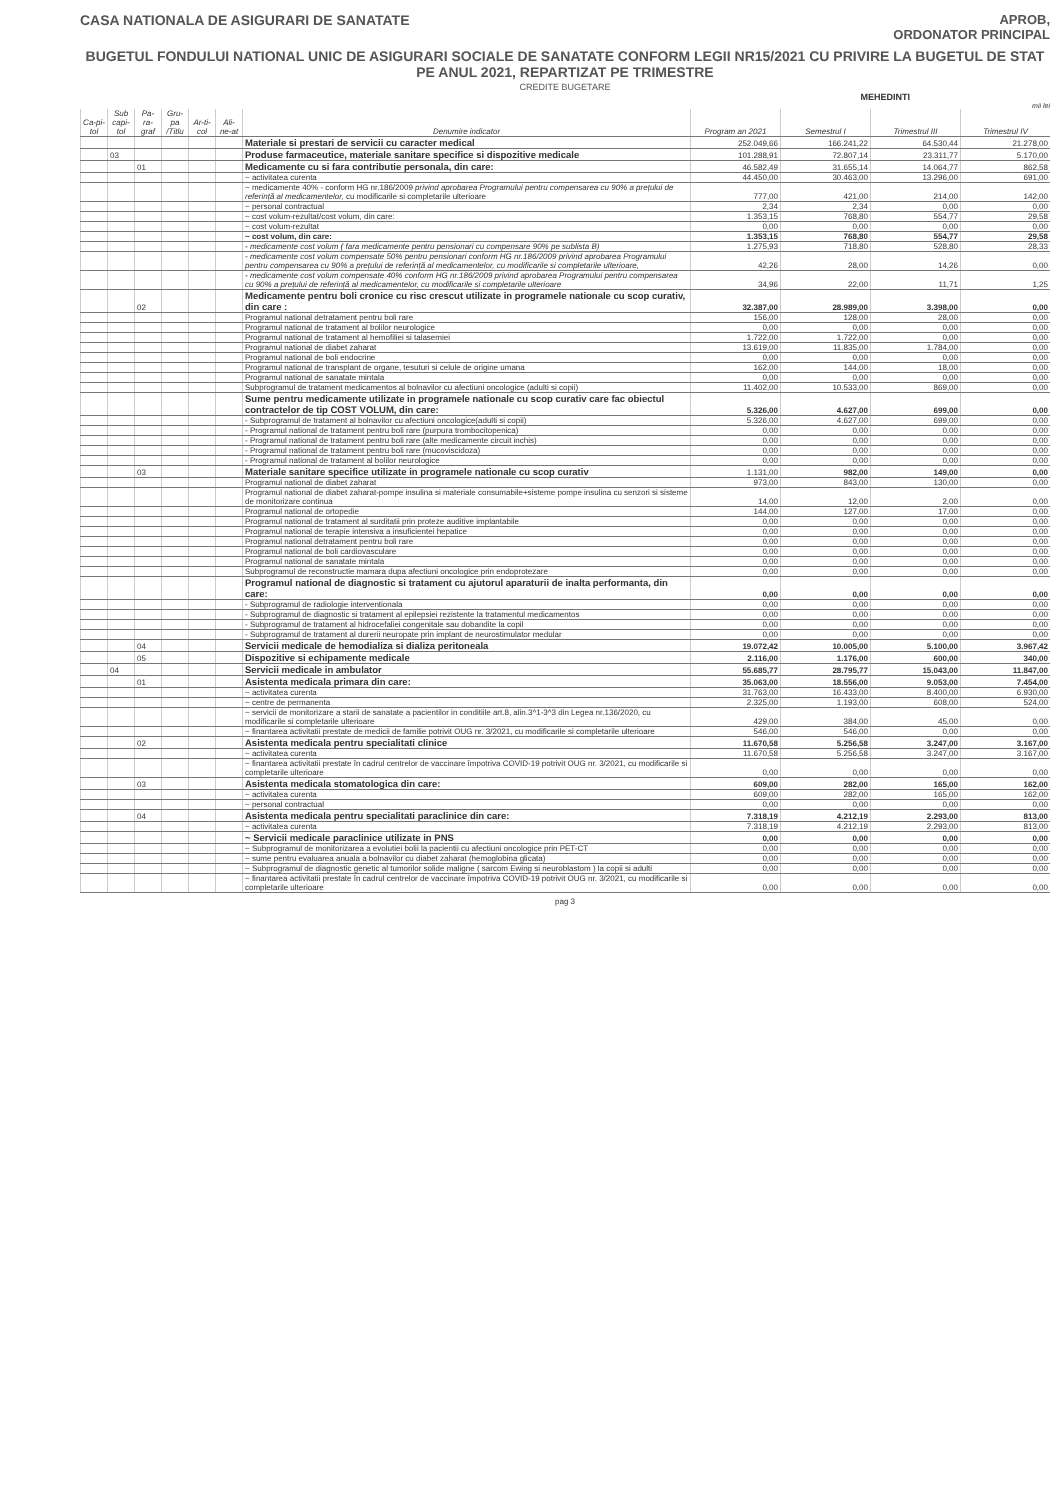CASA NATIONALA DE ASIGURARI DE SANATATE
APROB,
ORDONATOR PRINCIPAL
BUGETUL FONDULUI NATIONAL UNIC DE ASIGURARI SOCIALE DE SANATATE CONFORM LEGII NR15/2021 CU PRIVIRE LA BUGETUL DE STAT PE ANUL 2021, REPARTIZAT PE TRIMESTRE
CREDITE BUGETARE
MEHEDINTI
mii lei
| Ca-pi-tol | Sub capi-tol | Pa-ra-graf | Gru-pa /Titlu | Ar-ti-col | Ali-ne-at | Denumire indicator | Program an 2021 | Semestrul I | Trimestrul III | Trimestrul IV |
| --- | --- | --- | --- | --- | --- | --- | --- | --- | --- | --- |
| | | | | | | Materiale si prestari de servicii cu caracter medical | 252.049,66 | 166.241,22 | 64.530,44 | 21.278,00 |
| | 03 | | | | | Produse farmaceutice, materiale sanitare specifice si dispozitive medicale | 101.288,91 | 72.807,14 | 23.311,77 | 5.170,00 |
| | | 01 | | | | Medicamente cu si fara contributie personala, din care: | 46.582,49 | 31.655,14 | 14.064,77 | 862,58 |
| | | | | | | ~ activitatea curenta | 44.450,00 | 30.463,00 | 13.296,00 | 691,00 |
| | | | | | | ~ medicamente 40% - conform HG nr.186/2009 privind aprobarea Programului pentru compensarea cu 90% a prețului de referință al medicamentelor, cu modificarile si completarile ulterioare | 777,00 | 421,00 | 214,00 | 142,00 |
| | | | | | | ~ personal contractual | 2,34 | 2,34 | 0,00 | 0,00 |
| | | | | | | ~ cost volum-rezultat/cost volum, din care: | 1.353,15 | 768,80 | 554,77 | 29,58 |
| | | | | | | ~ cost volum-rezultat | 0,00 | 0,00 | 0,00 | 0,00 |
| | | | | | | ~ cost volum, din care: | 1.353,15 | 768,80 | 554,77 | 29,58 |
| | | | | | | - medicamente cost volum ( fara medicamente pentru pensionari cu compensare 90% pe sublista B) | 1.275,93 | 718,80 | 528,80 | 28,33 |
| | | | | | | - medicamente cost volum compensate 50% pentru pensionari conform HG nr.186/2009 privind aprobarea Programului pentru compensarea cu 90% a prețului de referință al medicamentelor, cu modificarile si completarile ulterioare, | 42,26 | 28,00 | 14,26 | 0,00 |
| | | | | | | - medicamente cost volum compensate 40% conform HG nr.186/2009 privind aprobarea Programului pentru compensarea cu 90% a prețului de referință al medicamentelor, cu modificarile si completarile ulterioare | 34,96 | 22,00 | 11,71 | 1,25 |
| | | 02 | | | | Medicamente pentru boli cronice cu risc crescut utilizate in programele nationale cu scop curativ, din care : | 32.387,00 | 28.989,00 | 3.398,00 | 0,00 |
| | | | | | | Programul national detratament pentru boli rare | 156,00 | 128,00 | 28,00 | 0,00 |
| | | | | | | Programul national de tratament al bolilor neurologice | 0,00 | 0,00 | 0,00 | 0,00 |
| | | | | | | Programul national de tratament al hemofiliei si talasemiei | 1.722,00 | 1.722,00 | 0,00 | 0,00 |
| | | | | | | Programul national de diabet zaharat | 13.619,00 | 11.835,00 | 1.784,00 | 0,00 |
| | | | | | | Programul national de boli endocrine | 0,00 | 0,00 | 0,00 | 0,00 |
| | | | | | | Programul national de transplant de organe, tesuturi si celule de origine umana | 162,00 | 144,00 | 18,00 | 0,00 |
| | | | | | | Programul national de sanatate mintala | 0,00 | 0,00 | 0,00 | 0,00 |
| | | | | | | Subprogramul de tratament medicamentos al bolnavilor cu afectiuni oncologice (adulti si copii) | 11.402,00 | 10.533,00 | 869,00 | 0,00 |
| | | | | | | Sume pentru medicamente utilizate in programele nationale cu scop curativ care fac obiectul contractelor de tip COST VOLUM, din care: | 5.326,00 | 4.627,00 | 699,00 | 0,00 |
| | | | | | | - Subprogramul de tratament al bolnavilor cu afectiuni oncologice(adulti si copii) | 5.326,00 | 4.627,00 | 699,00 | 0,00 |
| | | | | | | - Programul national de tratament pentru boli rare (purpura trombocitopenica) | 0,00 | 0,00 | 0,00 | 0,00 |
| | | | | | | - Programul national de tratament pentru boli rare (alte medicamente circuit inchis) | 0,00 | 0,00 | 0,00 | 0,00 |
| | | | | | | - Programul national de tratament pentru boli rare (mucoviscidoza) | 0,00 | 0,00 | 0,00 | 0,00 |
| | | | | | | - Programul national de tratament al bolilor neurologice | 0,00 | 0,00 | 0,00 | 0,00 |
| | | 03 | | | | Materiale sanitare specifice utilizate in programele nationale cu scop curativ | 1.131,00 | 982,00 | 149,00 | 0,00 |
| | | | | | | Programul national de diabet zaharat | 973,00 | 843,00 | 130,00 | 0,00 |
| | | | | | | Programul national de diabet zaharat-pompe insulina si materiale consumabile+sisteme pompe insulina cu senzori si sisteme de monitorizare continua | 14,00 | 12,00 | 2,00 | 0,00 |
| | | | | | | Programul national de ortopedie | 144,00 | 127,00 | 17,00 | 0,00 |
| | | | | | | Programul national de tratament al surditatii prin proteze auditive implantabile | 0,00 | 0,00 | 0,00 | 0,00 |
| | | | | | | Programul national de terapie intensiva a insuficientei hepatice | 0,00 | 0,00 | 0,00 | 0,00 |
| | | | | | | Programul national detratament pentru boli rare | 0,00 | 0,00 | 0,00 | 0,00 |
| | | | | | | Programul national de boli cardiovasculare | 0,00 | 0,00 | 0,00 | 0,00 |
| | | | | | | Programul national de sanatate mintala | 0,00 | 0,00 | 0,00 | 0,00 |
| | | | | | | Subprogramul de reconstructie mamara dupa afectiuni oncologice prin endoprotezare | 0,00 | 0,00 | 0,00 | 0,00 |
| | | | | | | Programul national de diagnostic si tratament cu ajutorul aparaturii de inalta performanta, din care: | 0,00 | 0,00 | 0,00 | 0,00 |
| | | | | | | - Subprogramul de radiologie interventionala | 0,00 | 0,00 | 0,00 | 0,00 |
| | | | | | | - Subprogramul de diagnostic si tratament al epilepsiei rezistente la tratamentul medicamentos | 0,00 | 0,00 | 0,00 | 0,00 |
| | | | | | | - Subprogramul de tratament al hidrocefaliei congenitale sau dobandite la copil | 0,00 | 0,00 | 0,00 | 0,00 |
| | | | | | | - Subprogramul de tratament al durerii neuropate prin implant de neurostimulator medular | 0,00 | 0,00 | 0,00 | 0,00 |
| | | 04 | | | | Servicii medicale de hemodializa si dializa peritoneala | 19.072,42 | 10.005,00 | 5.100,00 | 3.967,42 |
| | | 05 | | | | Dispozitive si echipamente medicale | 2.116,00 | 1.176,00 | 600,00 | 340,00 |
| | 04 | | | | | Servicii medicale in ambulator | 55.685,77 | 28.795,77 | 15.043,00 | 11.847,00 |
| | | 01 | | | | Asistenta medicala primara din care: | 35.063,00 | 18.556,00 | 9.053,00 | 7.454,00 |
| | | | | | | ~ activitatea curenta | 31.763,00 | 16.433,00 | 8.400,00 | 6.930,00 |
| | | | | | | ~ centre de permanenta | 2.325,00 | 1.193,00 | 608,00 | 524,00 |
| | | | | | | ~ servicii de monitorizare a starii de sanatate a pacientilor in conditiile art.8, alin.3^1-3^3 din Legea nr.136/2020, cu modificarile si completarile ulterioare | 429,00 | 384,00 | 45,00 | 0,00 |
| | | | | | | ~ finantarea activitatii prestate de medicii de familie potrivit OUG nr. 3/2021, cu modificarile si completarile ulterioare | 546,00 | 546,00 | 0,00 | 0,00 |
| | | 02 | | | | Asistenta medicala pentru specialitati clinice | 11.670,58 | 5.256,58 | 3.247,00 | 3.167,00 |
| | | | | | | ~ activitatea curenta | 11.670,58 | 5.256,58 | 3.247,00 | 3.167,00 |
| | | | | | | ~ finantarea activitatii prestate în cadrul centrelor de vaccinare împotriva COVID-19 potrivit OUG nr. 3/2021, cu modificarile si completarile ulterioare | 0,00 | 0,00 | 0,00 | 0,00 |
| | | 03 | | | | Asistenta medicala stomatologica din care: | 609,00 | 282,00 | 165,00 | 162,00 |
| | | | | | | ~ activitatea curenta | 609,00 | 282,00 | 165,00 | 162,00 |
| | | | | | | ~ personal contractual | 0,00 | 0,00 | 0,00 | 0,00 |
| | | 04 | | | | Asistenta medicala pentru specialitati paraclinice din care: | 7.318,19 | 4.212,19 | 2.293,00 | 813,00 |
| | | | | | | ~ activitatea curenta | 7.318,19 | 4.212,19 | 2.293,00 | 813,00 |
| | | | | | | ~ Servicii medicale paraclinice utilizate in PNS | 0,00 | 0,00 | 0,00 | 0,00 |
| | | | | | | ~ Subprogramul de monitorizarea a evolutiei bolii la pacientii cu afectiuni oncologice prin PET-CT | 0,00 | 0,00 | 0,00 | 0,00 |
| | | | | | | ~ sume pentru evaluarea anuala a bolnavilor cu diabet zaharat (hemoglobina glicata) | 0,00 | 0,00 | 0,00 | 0,00 |
| | | | | | | ~ Subprogramul de diagnostic genetic al tumorilor solide maligne ( sarcom Ewing si neuroblastom ) la copii si adulti | 0,00 | 0,00 | 0,00 | 0,00 |
| | | | | | | ~ finantarea activitatii prestate în cadrul centrelor de vaccinare împotriva COVID-19 potrivit OUG nr. 3/2021, cu modificarile si completarile ulterioare | 0,00 | 0,00 | 0,00 | 0,00 |
pag 3